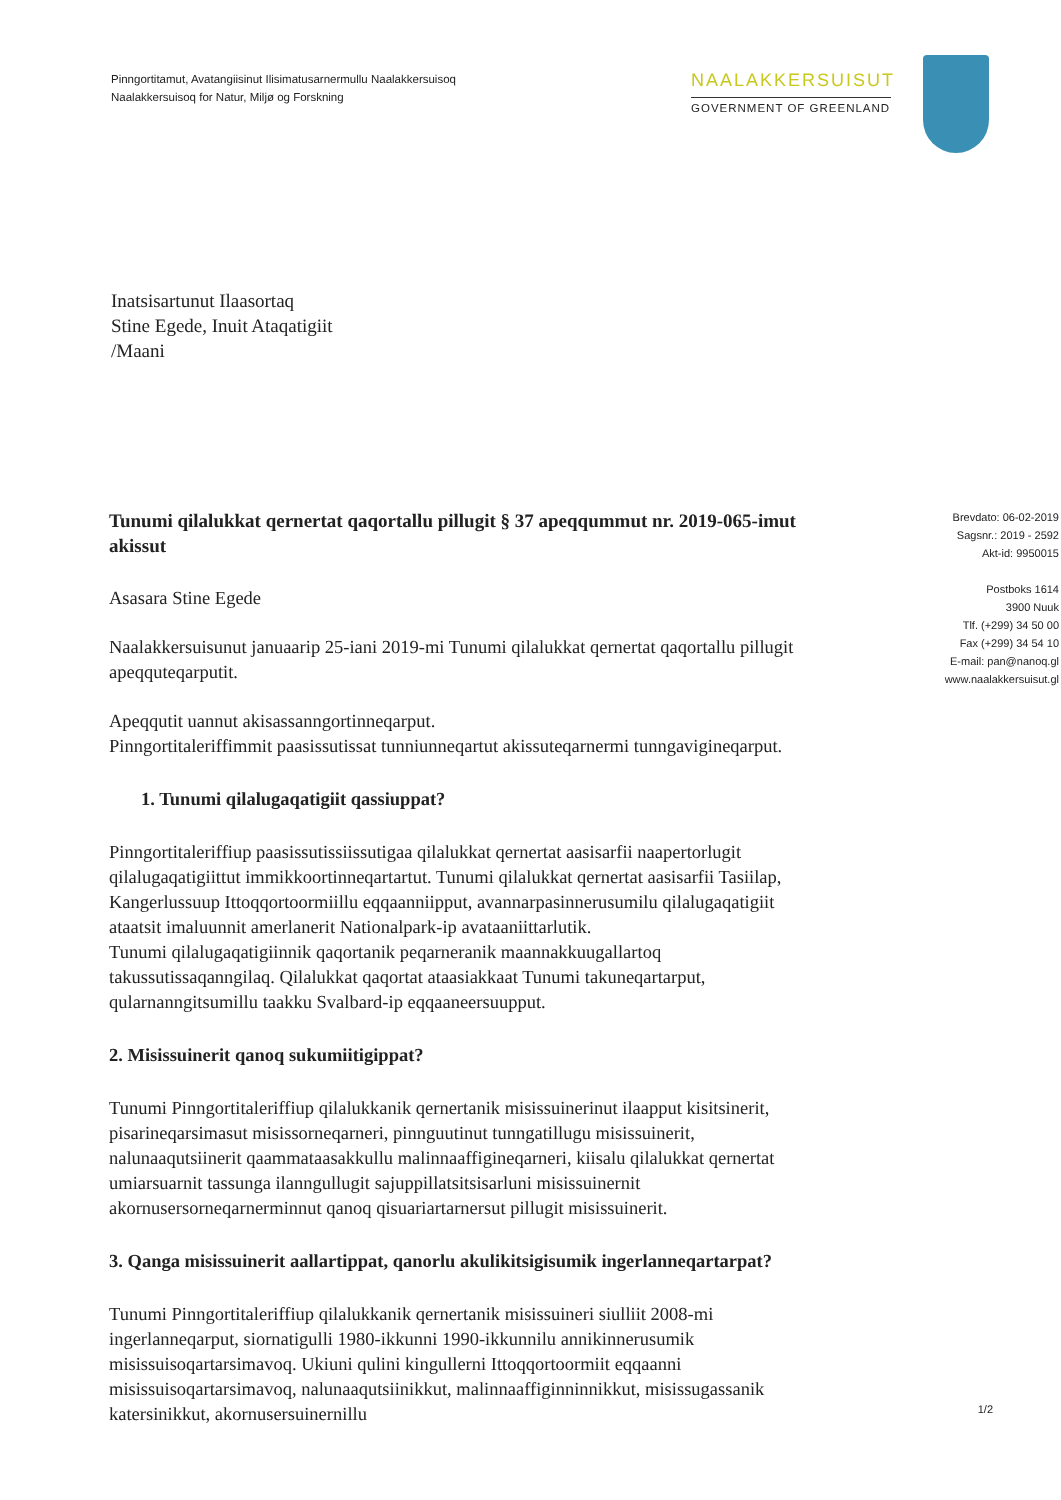Pinngortitamut, Avatangiisinut Ilisimatusarnermullu Naalakkersuisoq
Naalakkersuisoq for Natur, Miljø og Forskning
NAALAKKERSUISUT
GOVERNMENT OF GREENLAND
Inatsisartunut Ilaasortaq
Stine Egede, Inuit Ataqatigiit
/Maani
Tunumi qilalukkat qernertat qaqortallu pillugit § 37 apeqqummut nr. 2019-065-imut akissut
Asasara Stine Egede
Naalakkersuisunut januaarip 25-iani 2019-mi Tunumi qilalukkat qernertat qaqortallu pillugit apeqquteqarputit.
Apeqqutit uannut akisassanngortinneqarput.
Pinngortitaleriffimmit paasissutissat tunniunneqartut akissuteqarnermi tunngavigineqarput.
1. Tunumi qilalugaqatigiit qassiuppat?
Pinngortitaleriffiup paasissutissiissutigaa qilalukkat qernertat aasisarfii naapertorlugit qilalugaqatigiittut immikkoortinneqartartut. Tunumi qilalukkat qernertat aasisarfii Tasiilap, Kangerlussuup Ittoqqortoormiillu eqqaanniipput, avannarpasinnerusumilu qilalugaqatigiit ataatsit imaluunnit amerlanerit Nationalpark-ip avataaniittarlutik.
Tunumi qilalugaqatigiinnik qaqortanik peqarneranik maannakkuugallartoq takussutissaqanngilaq. Qilalukkat qaqortat ataasiakkaat Tunumi takuneqartarput, qularnanngitsumillu taakku Svalbard-ip eqqaaneersuupput.
2. Misissuinerit qanoq sukumiitigippat?
Tunumi Pinngortitaleriffiup qilalukkanik qernertanik misissuinerinut ilaapput kisitsinerit, pisarineqarsimasut misissorneqarneri, pinnguutinut tunngatillugu misissuinerit, nalunaaqutsiinerit qaammataasakkullu malinnaaffigineqarneri, kiisalu qilalukkat qernertat umiarsuarnit tassunga ilanngullugit sajuppillatsitsisarluni misissuinernit akornusersorneqarnerminnut qanoq qisuariartarnersut pillugit misissuinerit.
3. Qanga misissuinerit aallartippat, qanorlu akulikitsigisumik ingerlanneqartarpat?
Tunumi Pinngortitaleriffiup qilalukkanik qernertanik misissuineri siulliit 2008-mi ingerlanneqarput, siornatigulli 1980-ikkunni 1990-ikkunnilu annikinnerusumik misissuisoqartarsimavoq. Ukiuni qulini kingullerni Ittoqqortoormiit eqqaanni misissuisoqartarsimavoq, nalunaaqutsiinikkut, malinnaaffiginninnikkut, misissugassanik katersinikkut, akornusersuinernillu
Brevdato: 06-02-2019
Sagsnr.: 2019 - 2592
Akt-id: 9950015
Postboks 1614
3900 Nuuk
Tlf. (+299) 34 50 00
Fax (+299) 34 54 10
E-mail: pan@nanoq.gl
www.naalakkersuisut.gl
1/2